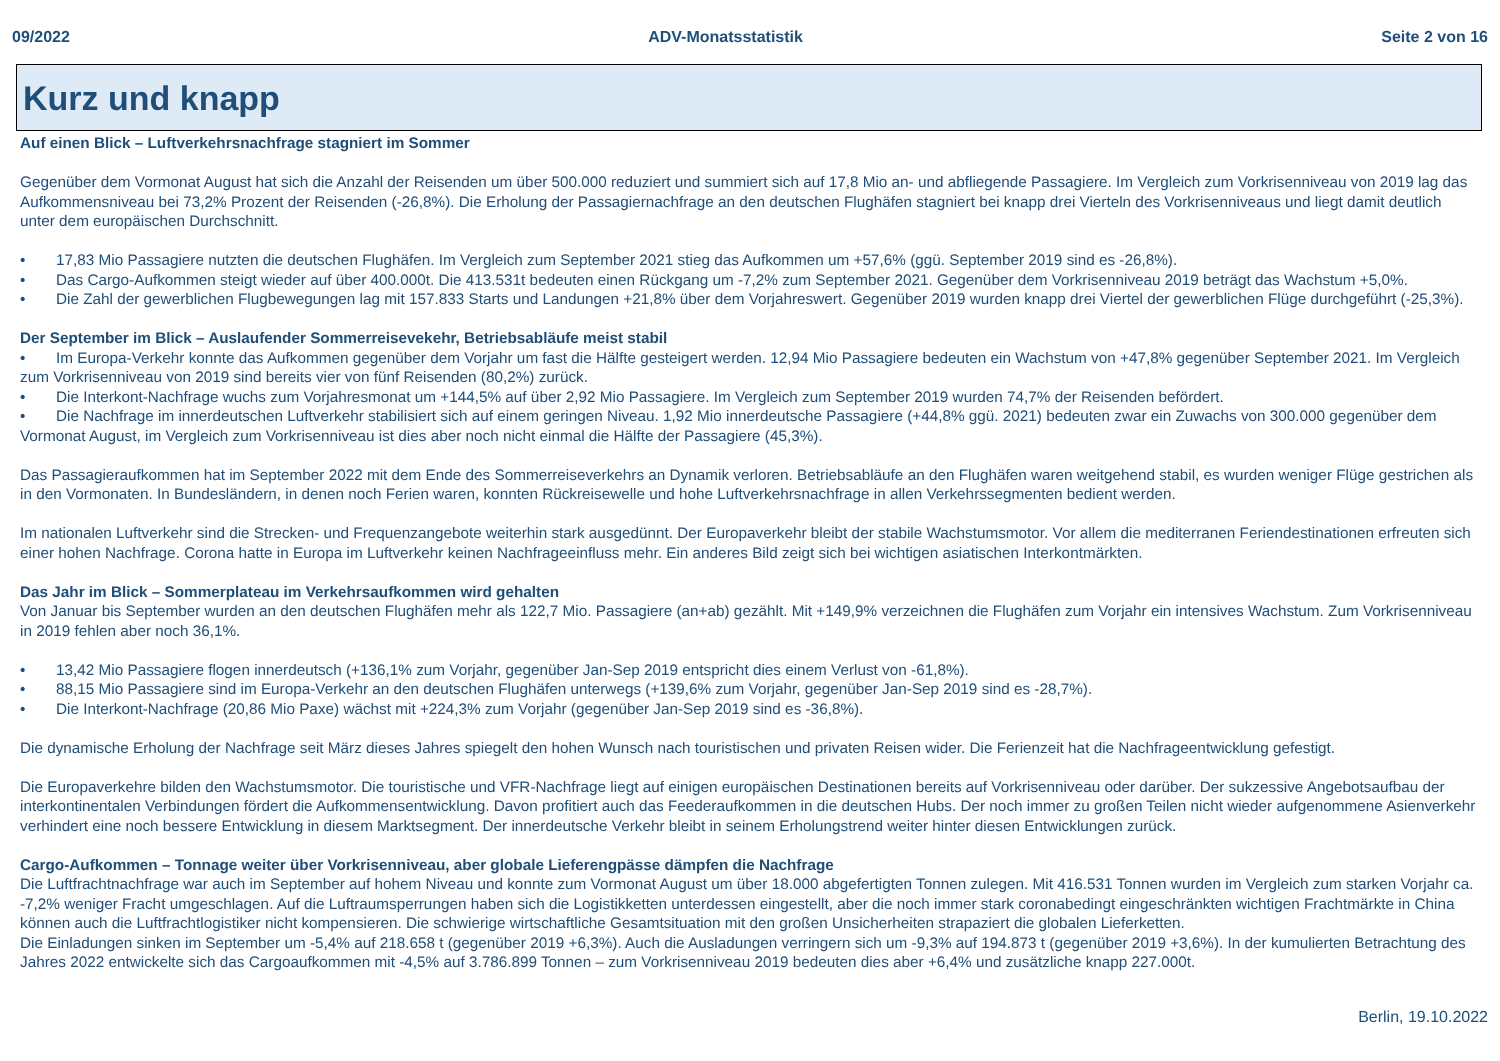09/2022 ADV-Monatsstatistik Seite 2 von 16
Kurz und knapp
Auf einen Blick – Luftverkehrsnachfrage stagniert im Sommer
Gegenüber dem Vormonat August hat sich die Anzahl der Reisenden um über 500.000 reduziert und summiert sich auf 17,8 Mio an- und abfliegende Passagiere. Im Vergleich zum Vorkrisenniveau von 2019 lag das Aufkommensniveau bei 73,2% Prozent der Reisenden (-26,8%). Die Erholung der Passagiernachfrage an den deutschen Flughäfen stagniert bei knapp drei Vierteln des Vorkrisenniveaus und liegt damit deutlich unter dem europäischen Durchschnitt.
• 17,83 Mio Passagiere nutzten die deutschen Flughäfen. Im Vergleich zum September 2021 stieg das Aufkommen um +57,6% (ggü. September 2019 sind es -26,8%).
• Das Cargo-Aufkommen steigt wieder auf über 400.000t. Die 413.531t bedeuten einen Rückgang um -7,2% zum September 2021. Gegenüber dem Vorkrisenniveau 2019 beträgt das Wachstum +5,0%.
• Die Zahl der gewerblichen Flugbewegungen lag mit 157.833 Starts und Landungen +21,8% über dem Vorjahreswert. Gegenüber 2019 wurden knapp drei Viertel der gewerblichen Flüge durchgeführt (-25,3%).
Der September im Blick – Auslaufender Sommerreisevekehr, Betriebsabläufe meist stabil
• Im Europa-Verkehr konnte das Aufkommen gegenüber dem Vorjahr um fast die Hälfte gesteigert werden. 12,94 Mio Passagiere bedeuten ein Wachstum von +47,8% gegenüber September 2021. Im Vergleich zum Vorkrisenniveau von 2019 sind bereits vier von fünf Reisenden (80,2%) zurück.
• Die Interkont-Nachfrage wuchs zum Vorjahresmonat um +144,5% auf über 2,92 Mio Passagiere. Im Vergleich zum September 2019 wurden 74,7% der Reisenden befördert.
• Die Nachfrage im innerdeutschen Luftverkehr stabilisiert sich auf einem geringen Niveau. 1,92 Mio innerdeutsche Passagiere (+44,8% ggü. 2021) bedeuten zwar ein Zuwachs von 300.000 gegenüber dem Vormonat August, im Vergleich zum Vorkrisenniveau ist dies aber noch nicht einmal die Hälfte der Passagiere (45,3%).
Das Passagieraufkommen hat im September 2022 mit dem Ende des Sommerreiseverkehrs an Dynamik verloren. Betriebsabläufe an den Flughäfen waren weitgehend stabil, es wurden weniger Flüge gestrichen als in den Vormonaten. In Bundesländern, in denen noch Ferien waren, konnten Rückreisewelle und hohe Luftverkehrsnachfrage in allen Verkehrssegmenten bedient werden.
Im nationalen Luftverkehr sind die Strecken- und Frequenzangebote weiterhin stark ausgedünnt. Der Europaverkehr bleibt der stabile Wachstumsmotor. Vor allem die mediterranen Feriendestinationen erfreuten sich einer hohen Nachfrage. Corona hatte in Europa im Luftverkehr keinen Nachfrageeinfluss mehr. Ein anderes Bild zeigt sich bei wichtigen asiatischen Interkontmärkten.
Das Jahr im Blick – Sommerplateau im Verkehrsaufkommen wird gehalten
Von Januar bis September wurden an den deutschen Flughäfen mehr als 122,7 Mio. Passagiere (an+ab) gezählt. Mit +149,9% verzeichnen die Flughäfen zum Vorjahr ein intensives Wachstum. Zum Vorkrisenniveau in 2019 fehlen aber noch 36,1%.
• 13,42 Mio Passagiere flogen innerdeutsch (+136,1% zum Vorjahr, gegenüber Jan-Sep 2019 entspricht dies einem Verlust von -61,8%).
• 88,15 Mio Passagiere sind im Europa-Verkehr an den deutschen Flughäfen unterwegs (+139,6% zum Vorjahr, gegenüber Jan-Sep 2019 sind es -28,7%).
• Die Interkont-Nachfrage (20,86 Mio Paxe) wächst mit +224,3% zum Vorjahr (gegenüber Jan-Sep 2019 sind es -36,8%).
Die dynamische Erholung der Nachfrage seit März dieses Jahres spiegelt den hohen Wunsch nach touristischen und privaten Reisen wider. Die Ferienzeit hat die Nachfrageentwicklung gefestigt.
Die Europaverkehre bilden den Wachstumsmotor. Die touristische und VFR-Nachfrage liegt auf einigen europäischen Destinationen bereits auf Vorkrisenniveau oder darüber. Der sukzessive Angebotsaufbau der interkontinentalen Verbindungen fördert die Aufkommensentwicklung. Davon profitiert auch das Feederaufkommen in die deutschen Hubs. Der noch immer zu großen Teilen nicht wieder aufgenommene Asienverkehr verhindert eine noch bessere Entwicklung in diesem Marktsegment. Der innerdeutsche Verkehr bleibt in seinem Erholungstrend weiter hinter diesen Entwicklungen zurück.
Cargo-Aufkommen – Tonnage weiter über Vorkrisenniveau, aber globale Lieferengpässe dämpfen die Nachfrage
Die Luftfrachtnachfrage war auch im September auf hohem Niveau und konnte zum Vormonat August um über 18.000 abgefertigten Tonnen zulegen. Mit 416.531 Tonnen wurden im Vergleich zum starken Vorjahr ca. -7,2% weniger Fracht umgeschlagen. Auf die Luftraumsperrungen haben sich die Logistikketten unterdessen eingestellt, aber die noch immer stark coronabedingt eingeschränkten wichtigen Frachtmärkte in China können auch die Luftfrachtlogistiker nicht kompensieren. Die schwierige wirtschaftliche Gesamtsituation mit den großen Unsicherheiten strapaziert die globalen Lieferketten.
Die Einladungen sinken im September um -5,4% auf 218.658 t (gegenüber 2019 +6,3%). Auch die Ausladungen verringern sich um -9,3% auf 194.873 t (gegenüber 2019 +3,6%). In der kumulierten Betrachtung des Jahres 2022 entwickelte sich das Cargoaufkommen mit -4,5% auf 3.786.899 Tonnen – zum Vorkrisenniveau 2019 bedeuten dies aber +6,4% und zusätzliche knapp 227.000t.
Berlin, 19.10.2022